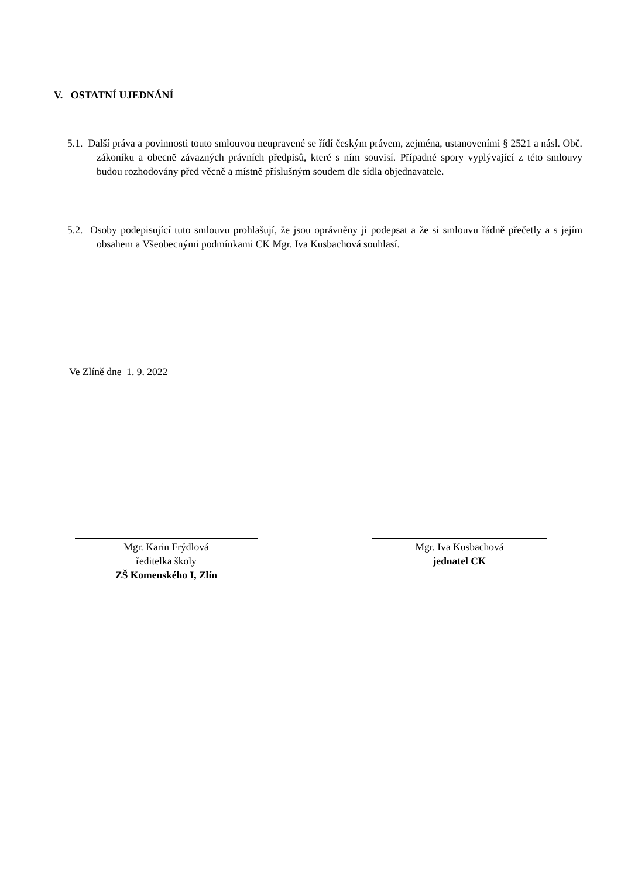V. OSTATNÍ UJEDNÁNÍ
5.1. Další práva a povinnosti touto smlouvou neupravené se řídí českým právem, zejména, ustanoveními § 2521 a násl. Obč. zákoníku a obecně závazných právních předpisů, které s ním souvisí. Případné spory vyplývající z této smlouvy budou rozhodovány před věcně a místně příslušným soudem dle sídla objednavatele.
5.2. Osoby podepisující tuto smlouvu prohlašují, že jsou oprávněny ji podepsat a že si smlouvu řádně přečetly a s jejím obsahem a Všeobecnými podmínkami CK Mgr. Iva Kusbachová souhlasí.
Ve Zlíně dne 1. 9. 2022
Mgr. Karin Frýdlová
ředitelka školy
ZŠ Komenského I, Zlín
Mgr. Iva Kusbachová
jednatel CK